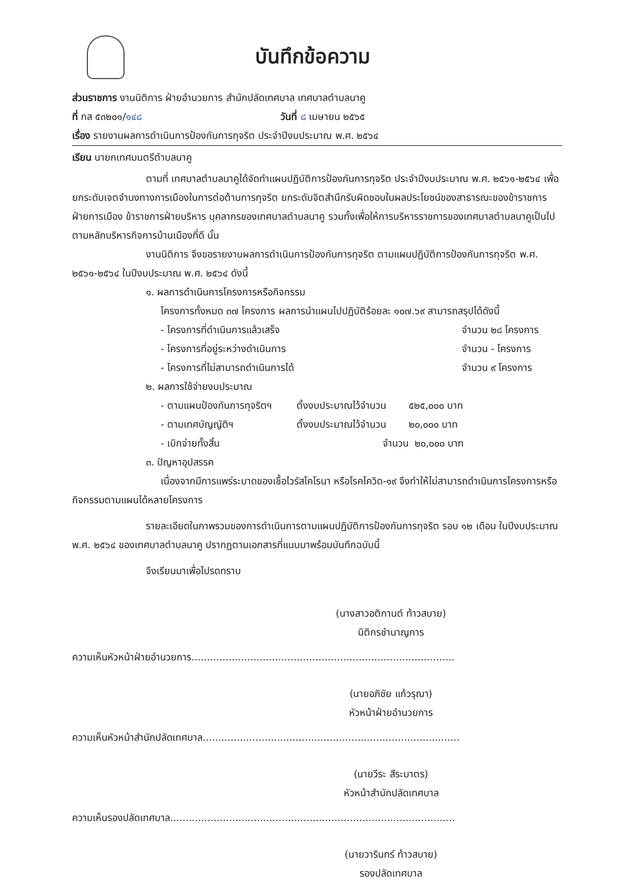บันทึกข้อความ
ส่วนราชการ งานนิติการ ฝ่ายอำนวยการ สำนักปลัดเทศบาล เทศบาลตำบลนาคู
ที่ กส ๕๓๒๐๑/๑๔๘ วันที่ ๘ เมษายน ๒๕๖๕
เรื่อง รายงานผลการดำเนินการป้องกันการทุจริต ประจำปีงบประมาณ พ.ศ. ๒๕๖๔
เรียน นายกเทศมนตรีตำบลนาคู
ตามที่ เทศบาลตำบลนาคูได้จัดทำแผนปฏิบัติการป้องกันการทุจริต ประจำปีงบประมาณ พ.ศ. ๒๕๖๑-๒๕๖๔ เพื่อยกระดับเจตจำนงทางการเมืองในการต่อต้านการทุจริต ยกระดับจิตสำนึกรับผิดชอบในผลประโยชน์ของสาธารณะของข้าราชการฝ่ายการเมือง ข้าราชการฝ่ายบริหาร บุคลากรของเทศบาลตำบลนาคู รวมทั้งเพื่อให้การบริหารราชการของเทศบาลตำบลนาคูเป็นไปตามหลักบริหารกิจการบ้านเมืองที่ดี นั้น
งานนิติการ จึงขอรายงานผลการดำเนินการป้องกันการทุจริต ตามแผนปฏิบัติการป้องกันการทุจริต พ.ศ. ๒๕๖๑-๒๕๖๔ ในปีงบประมาณ พ.ศ. ๒๕๖๔ ดังนี้
๑. ผลการดำเนินการโครงการหรือกิจกรรม
โครงการทั้งหมด ๓๗ โครงการ ผลการนำแผนไปปฏิบัติร้อยละ ๑๐๗.๖๙ สามารถสรุปได้ดังนี้
- โครงการที่ดำเนินการแล้วเสร็จ จำนวน ๒๘ โครงการ
- โครงการที่อยู่ระหว่างดำเนินการ จำนวน - โครงการ
- โครงการที่ไม่สามารถดำเนินการได้ จำนวน ๙ โครงการ
๒. ผลการใช้จ่ายงบประมาณ
- ตามแผนป้องกันการทุจริตฯ ตั้งงบประมาณไว้จำนวน ๕๒๕,๐๐๐ บาท
- ตามเทศบัญญัติฯ ตั้งงบประมาณไว้จำนวน ๒๐,๐๐๐ บาท
- เบิกจ่ายทั้งสิ้น จำนวน ๒๐,๐๐๐ บาท
๓. ปัญหาอุปสรรค
เนื่องจากมีการแพร่ระบาดของเชื้อไวรัสโคโรนา หรือโรคโควิด-๑๙ จึงทำให้ไม่สามารถดำเนินการโครงการหรือกิจกรรมตามแผนได้หลายโครงการ
รายละเอียดในภาพรวมของการดำเนินการตามแผนปฏิบัติการป้องกันการทุจริต รอบ ๑๒ เดือน ในปีงบประมาณ พ.ศ. ๒๕๖๔ ของเทศบาลตำบลนาคู ปรากฏตามเอกสารที่แนบมาพร้อมบันทึกฉบับนี้
จึงเรียนมาเพื่อโปรดทราบ
(นางสาวอติกานต์ ท้าวสบาย)
นิติกรชำนาญการ
ความเห็นหัวหน้าฝ่ายอำนวยการ.....................................................................................
(นายอภิชัย แก้วรุณา)
หัวหน้าฝ่ายอำนวยการ
ความเห็นหัวหน้าสำนักปลัดเทศบาล...................................................................................
(นายวีระ สีระมาตร)
หัวหน้าสำนักปลัดเทศบาล
ความเห็นรองปลัดเทศบาล............................................................................................
(นายวารินทร์ ท้าวสบาย)
รองปลัดเทศบาล